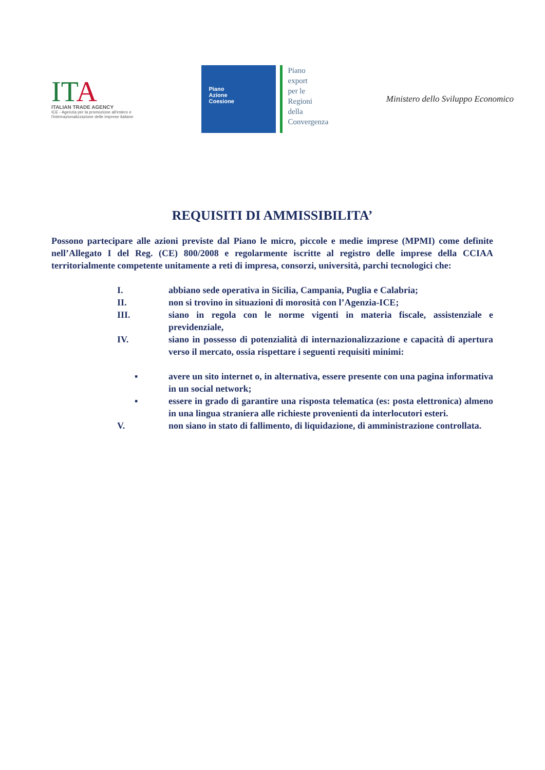ITA
ITALIAN TRADE AGENCY
ICE - Agenzia per la promozione all'estero e l'internazionalizzazione delle imprese italiane
Piano
Azione
Coesione
Piano
export
per le
Regioni
della
Convergenza
Ministero dello Sviluppo Economico
REQUISITI DI AMMISSIBILITA’
Possono partecipare alle azioni previste dal Piano le micro, piccole e medie imprese (MPMI) come definite nell’Allegato I del Reg. (CE) 800/2008 e regolarmente iscritte al registro delle imprese della CCIAA territorialmente competente unitamente a reti di impresa, consorzi, università, parchi tecnologici che:
I. abbiano sede operativa in Sicilia, Campania, Puglia e Calabria;
II. non si trovino in situazioni di morosità con l’Agenzia-ICE;
III. siano in regola con le norme vigenti in materia fiscale, assistenziale e previdenziale,
IV. siano in possesso di potenzialità di internazionalizzazione e capacità di apertura verso il mercato, ossia rispettare i seguenti requisiti minimi:
▪ avere un sito internet o, in alternativa, essere presente con una pagina informativa in un social network;
▪ essere in grado di garantire una risposta telematica (es: posta elettronica) almeno in una lingua straniera alle richieste provenienti da interlocutori esteri.
V. non siano in stato di fallimento, di liquidazione, di amministrazione controllata.